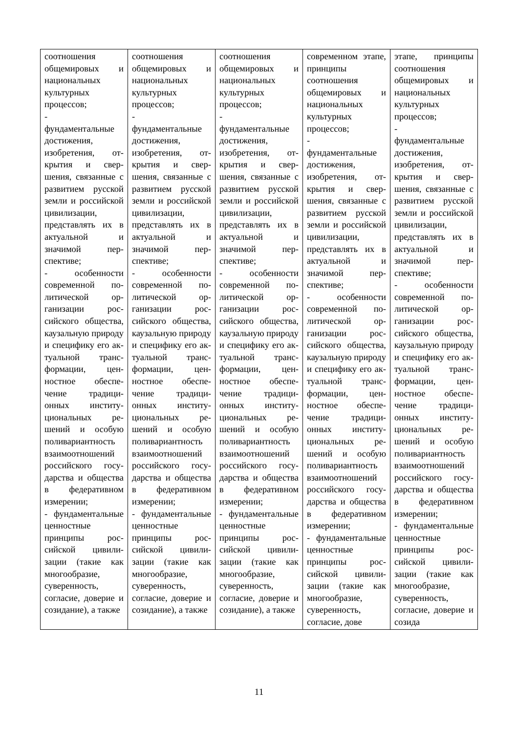| соотношения общемировых и национальных культурных процессов; - фундаменталь­ные достижения, изобретения, от­крытия и свер­шения, связан­ные с развитием русской земли и российской ци­вилизации, представлять их в актуальной и значимой пер­спективе; - особенности современной по­литической ор­ганизации рос­сийского обще­ства, каузальную природу и спе­цифику его ак­туальной транс­формации, цен­ностное обеспе­чение традици­онных институ­циональных ре­шений и особую поливариант­ность взаимоот­ношений рос­сийского госу­дарства и обще­ства в федера­тивном измере­нии; - фундаменталь­ные ценностные принципы рос­сийской цивили­зации (такие как многообразие, суверенность, согласие, дове­рие и созида­ние), а также | соотношения общемировых и национальных культурных процессов; - фундаменталь­ные достижения, изобретения, от­крытия и свер­шения, связан­ные с развитием русской земли и российской ци­вилизации, представлять их в актуальной и значимой пер­спективе; - особенности современной по­литической ор­ганизации рос­сийского обще­ства, каузальную природу и спе­цифику его ак­туальной транс­формации, цен­ностное обеспе­чение традици­онных институ­циональных ре­шений и особую поливариант­ность взаимоот­ношений рос­сийского госу­дарства и обще­ства в федера­тивном измере­нии; - фундаменталь­ные ценностные принципы рос­сийской цивили­зации (такие как многообразие, суверенность, согласие, дове­рие и созида­ние), а также | соотношения общемировых и национальных культурных процессов; - фундаменталь­ные достижения, изобретения, от­крытия и свер­шения, связан­ные с развитием русской земли и российской ци­вилизации, представлять их в актуальной и значимой пер­спективе; - особенности современной по­литической ор­ганизации рос­сийского обще­ства, каузальную природу и спе­цифику его ак­туальной транс­формации, цен­ностное обеспе­чение традици­онных институ­циональных ре­шений и особую поливариант­ность взаимоот­ношений рос­сийского госу­дарства и обще­ства в федера­тивном измере­нии; - фундаменталь­ные ценностные принципы рос­сийской цивили­зации (такие как многообразие, суверенность, согласие, дове­рие и созида­ние), а также | современном этапе, принципы соотношения общемировых и национальных культурных процессов; - фундаменталь­ные достижения, изобретения, от­крытия и свер­шения, связан­ные с развитием русской земли и российской ци­вилизации, представлять их в актуальной и значимой пер­спективе; - особенности современной по­литической ор­ганизации рос­сийского обще­ства, каузальную природу и спе­цифику его ак­туальной транс­формации, цен­ностное обеспе­чение традици­онных институ­циональных ре­шений и особую поливариант­ность взаимоот­ношений рос­сийского госу­дарства и обще­ства в федера­тивном измере­нии; - фундаменталь­ные ценностные принципы рос­сийской цивили­зации (такие как многообразие, суверенность, согласие, дове­ | этапе, принципы соотношения общемировых и национальных культурных процессов; - фундаменталь­ные достижения, изобретения, от­крытия и свер­шения, связан­ные с развитием русской земли и российской ци­вилизации, представлять их в актуальной и значимой пер­спективе; - особенности современной по­литической ор­ганизации рос­сийского обще­ства, каузальную природу и спе­цифику его ак­туальной транс­формации, цен­ностное обеспе­чение традици­онных институ­циональных ре­шений и особую поливариант­ность взаимоот­ношений рос­сийского госу­дарства и обще­ства в федера­тивном измере­нии; - фундаменталь­ные ценностные принципы рос­сийской цивили­зации (такие как многообразие, суверенность, согласие, дове­рие и созида­ |
11